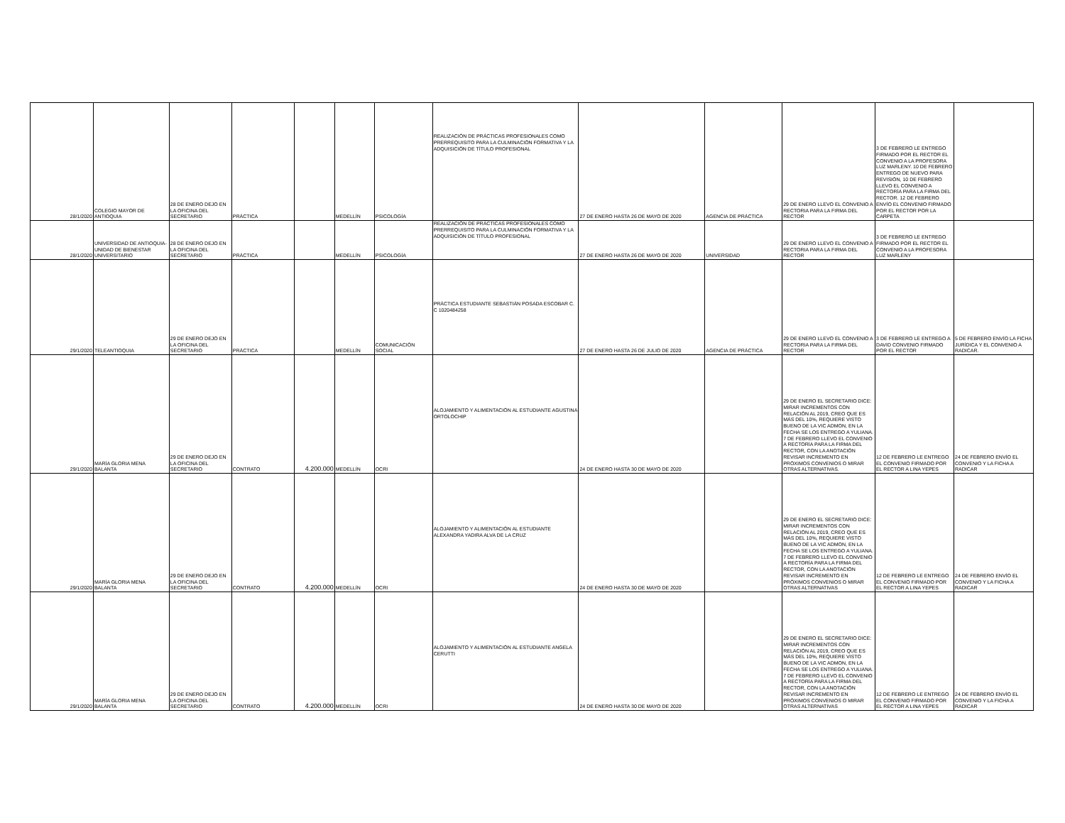| 28/1/2020 | COLEGIO MAYOR DE ANTIOQUIA | 28 DE ENERO DEJO EN LA OFICINA DEL SECRETARIO | PRÁCTICA | | MEDELLÍN | PSICOLOGÍA | REALIZACIÓN DE PRÁCTICAS PROFESIONALES COMO PRERREQUISITO PARA LA CULMINACIÓN FORMATIVA Y LA ADQUISICIÓN DE TÍTULO PROFESIONAL | 27 DE ENERO HASTA 26 DE MAYO DE 2020 | AGENCIA DE PRÁCTICA | 29 DE ENERO LLEVO EL CONVENIO A RECTORIA PARA LA FIRMA DEL RECTOR | 3 DE FEBRERO LE ENTREGO FIRMADO POR EL RECTOR EL CONVENIO A LA PROFESORA LUZ MARLENY. 10 DE FEBRERO ENTREGO DE NUEVO PARA REVISIÓN, 10 DE FEBRERO LLEVO EL CONVENIO A RECTORÍA PARA LA FIRMA DEL RECTOR. 12 DE FEBRERO ENVÍO EL CONVENIO FIRMADO POR EL RECTOR POR LA CARPETA | |
| 28/1/2020 | UNIVERSIDAD DE ANTIOQUIA-UNIDAD DE BIENESTAR UNIVERSITARIO | 28 DE ENERO DEJO EN LA OFICINA DEL SECRETARIO | PRÁCTICA | | MEDELLÍN | PSICOLOGÍA | REALIZACIÓN DE PRÁCTICAS PROFESIONALES COMO PRERREQUISITO PARA LA CULMINACIÓN FORMATIVA Y LA ADQUISICIÓN DE TÍTULO PROFESIONAL | 27 DE ENERO HASTA 26 DE MAYO DE 2020 | UNIVERSIDAD | 29 DE ENERO LLEVO EL CONVENIO A RECTORIA PARA LA FIRMA DEL RECTOR | 3 DE FEBRERO LE ENTREGO FIRMADO POR EL RECTOR EL CONVENIO A LA PROFESORA LUZ MARLENY | |
| 29/1/2020 | TELEANTIOQUIA | 29 DE ENERO DEJO EN LA OFICINA DEL SECRETARIO | PRÁCTICA | | MEDELLÍN | COMUNICACIÓN SOCIAL | PRÁCTICA ESTUDIANTE SEBASTIÁN POSADA ESCOBAR C. C 1020484258 | 27 DE ENERO HASTA 26 DE JULIO DE 2020 | AGENCIA DE PRÁCTICA | 29 DE ENERO LLEVO EL CONVENIO A RECTORIA PARA LA FIRMA DEL RECTOR | 3 DE FEBRERO LE ENTREGO A DAVID CONVENIO FIRMADO POR EL RECTOR | 5 DE FEBRERO ENVÍO LA FICHA JURÍDICA Y EL CONVENIO A RADICAR. |
| 29/1/2020 | MARÍA GLORIA MENA BALANTA | 29 DE ENERO DEJO EN LA OFICINA DEL SECRETARIO | CONTRATO | 4.200.000 | MEDELLÍN | OCRI | ALOJAMIENTO Y ALIMENTACIÓN AL ESTUDIANTE AGUSTINA ORTOLOCHIP | 24 DE ENERO HASTA 30 DE MAYO DE 2020 | | 29 DE ENERO EL SECRETARIO DICE: MIRAR INCREMENTOS CON RELACIÓN AL 2019, CREO QUE ES MÁS DEL 10%, REQUIERE VISTO BUENO DE LA VIC ADMON, EN LA FECHA SE LOS ENTREGO A YULIANA. 7 DE FEBRERO LLEVO EL CONVENIO A RECTORÍA PARA LA FIRMA DEL RECTOR, CON LA ANOTACIÓN REVISAR INCREMENTO EN PRÓXIMOS CONVENIOS O MIRAR OTRAS ALTERNATIVAS. | 12 DE FEBRERO LE ENTREGO EL CONVENIO FIRMADO POR EL RECTOR A LINA YEPES | 24 DE FEBRERO ENVÍO EL CONVENIO Y LA FICHA A RADICAR |
| 29/1/2020 | MARÍA GLORIA MENA BALANTA | 29 DE ENERO DEJO EN LA OFICINA DEL SECRETARIO | CONTRATO | 4.200.000 | MEDELLÍN | OCRI | ALOJAMIENTO Y ALIMENTACIÓN AL ESTUDIANTE ALEXANDRA YADIRA ALVA DE LA CRUZ | 24 DE ENERO HASTA 30 DE MAYO DE 2020 | | 29 DE ENERO EL SECRETARIO DICE: MIRAR INCREMENTOS CON RELACIÓN AL 2019, CREO QUE ES MÁS DEL 10%, REQUIERE VISTO BUENO DE LA VIC ADMON, EN LA FECHA SE LOS ENTREGO A YULIANA. 7 DE FEBRERO LLEVO EL CONVENIO A RECTORÍA PARA LA FIRMA DEL RECTOR, CON LA ANOTACIÓN REVISAR INCREMENTO EN PRÓXIMOS CONVENIOS O MIRAR OTRAS ALTERNATIVAS | 12 DE FEBRERO LE ENTREGO EL CONVENIO FIRMADO POR EL RECTOR A LINA YEPES | 24 DE FEBRERO ENVÍO EL CONVENIO Y LA FICHA A RADICAR |
| 29/1/2020 | MARÍA GLORIA MENA BALANTA | 29 DE ENERO DEJO EN LA OFICINA DEL SECRETARIO | CONTRATO | 4.200.000 | MEDELLÍN | OCRI | ALOJAMIENTO Y ALIMENTACIÓN AL ESTUDIANTE ANGELA CERUTTI | 24 DE ENERO HASTA 30 DE MAYO DE 2020 | | 29 DE ENERO EL SECRETARIO DICE: MIRAR INCREMENTOS CON RELACIÓN AL 2019, CREO QUE ES MÁS DEL 10%, REQUIERE VISTO BUENO DE LA VIC ADMON, EN LA FECHA SE LOS ENTREGO A YULIANA. 7 DE FEBRERO LLEVO EL CONVENIO A RECTORÍA PARA LA FIRMA DEL RECTOR, CON LA ANOTACIÓN REVISAR INCREMENTO EN PRÓXIMOS CONVENIOS O MIRAR OTRAS ALTERNATIVAS | 12 DE FEBRERO LE ENTREGO EL CONVENIO FIRMADO POR EL RECTOR A LINA YEPES | 24 DE FEBRERO ENVÍO EL CONVENIO Y LA FICHA A RADICAR |